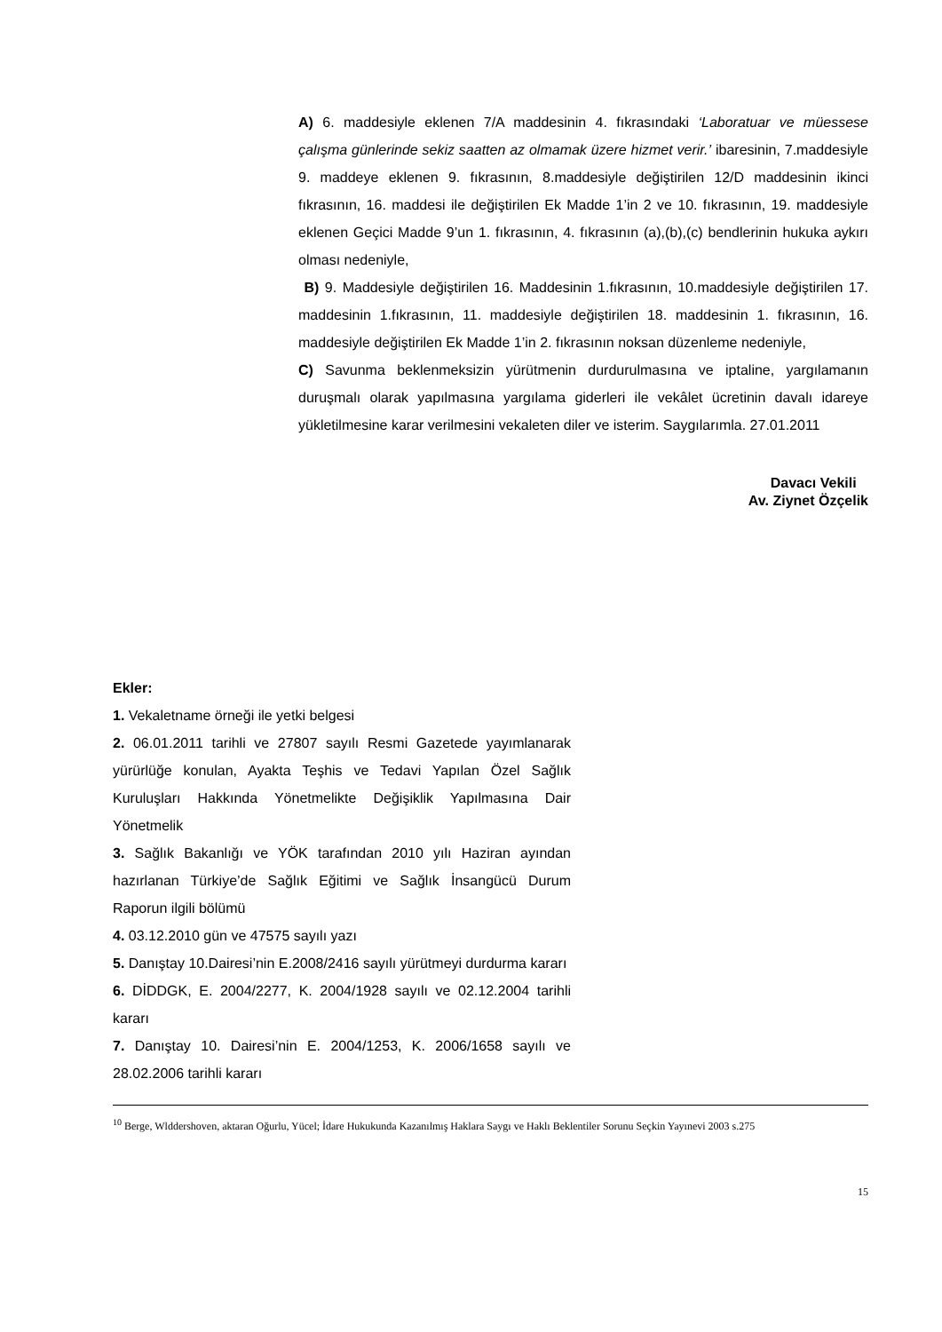A) 6. maddesiyle eklenen 7/A maddesinin 4. fıkrasındaki ‘Laboratuar ve müessese çalışma günlerinde sekiz saatten az olmamak üzere hizmet verir.’ ibaresinin, 7.maddesiyle 9. maddeye eklenen 9. fıkrasının, 8.maddesiyle değiştirilen 12/D maddesinin ikinci fıkrasının, 16. maddesi ile değiştirilen Ek Madde 1’in 2 ve 10. fıkrasının, 19. maddesiyle eklenen Geçici Madde 9’un 1. fıkrasının, 4. fıkrasının (a),(b),(c) bendlerinin hukuka aykırı olması nedeniyle,
B) 9. Maddesiyle değiştirilen 16. Maddesinin 1.fıkrasının, 10.maddesiyle değiştirilen 17. maddesinin 1.fıkrasının, 11. maddesiyle değiştirilen 18. maddesinin 1. fıkrasının, 16. maddesiyle değiştirilen Ek Madde 1’in 2. fıkrasının noksan düzenleme nedeniyle,
C) Savunma beklenmeksizin yürütmenin durdurulmasına ve iptaline, yargılamanın duruşmalı olarak yapılmasına yargılama giderleri ile vekâlet ücretinin davalı idareye yükletilmesine karar verilmesini vekaleten diler ve isterim. Saygılarımla. 27.01.2011
Davacı Vekili
Av. Ziynet Özçelik
Ekler:
1. Vekaletname örneği ile yetki belgesi
2. 06.01.2011 tarihli ve 27807 sayılı Resmi Gazetede yayımlanarak yürürlüğe konulan, Ayakta Teşhis ve Tedavi Yapılan Özel Sağlık Kuruluşları Hakkında Yönetmelikte Değişiklik Yapılmasına Dair Yönetmelik
3. Sağlık Bakanlığı ve YÖK tarafından 2010 yılı Haziran ayından hazırlanan Türkiye’de Sağlık Eğitimi ve Sağlık İnsangücü Durum Raporun ilgili bölümü
4. 03.12.2010 gün ve 47575 sayılı yazı
5. Danıştay 10.Dairesi’nin E.2008/2416 sayılı yürütmeyi durdurma kararı
6. DİDDGK, E. 2004/2277, K. 2004/1928 sayılı ve 02.12.2004 tarihli kararı
7. Danıştay 10. Dairesi’nin E. 2004/1253, K. 2006/1658 sayılı ve 28.02.2006 tarihli kararı
<sup>10</sup> Berge, Wlddershoven, aktaran Oğurlu, Yücel; İdare Hukukunda Kazanılmış Haklara Saygı ve Haklı Beklentiler Sorunu Seçkin Yayınevi 2003 s.275
15